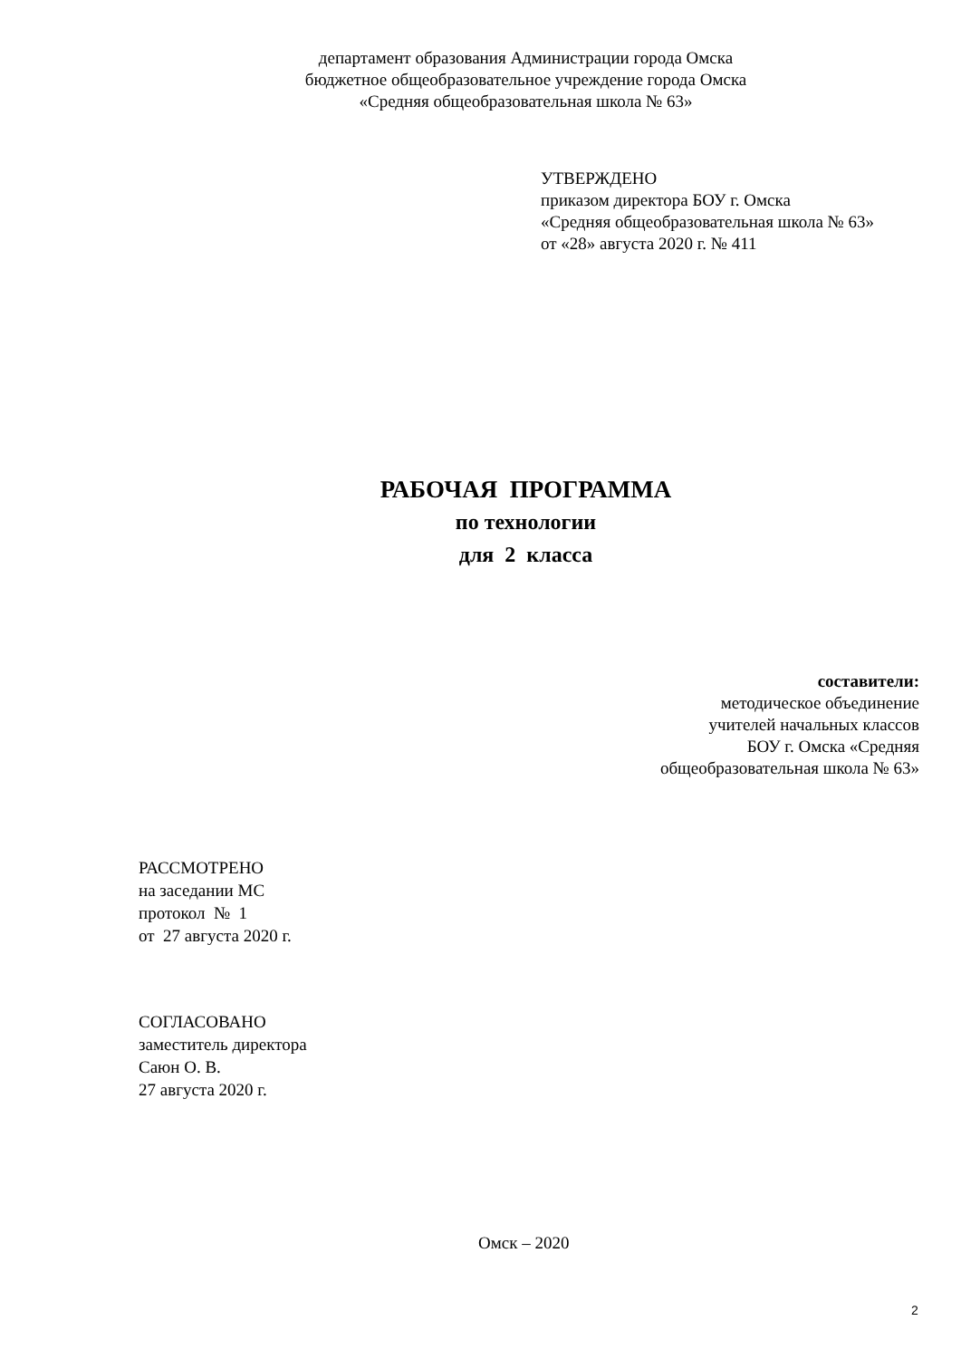департамент образования Администрации города Омска
бюджетное общеобразовательное учреждение города Омска
«Средняя общеобразовательная школа № 63»
УТВЕРЖДЕНО
приказом директора БОУ г. Омска
«Средняя общеобразовательная школа № 63»
от «28» августа 2020 г. № 411
РАБОЧАЯ ПРОГРАММА
по технологии
для 2 класса
составители:
методическое объединение
учителей начальных классов
БОУ г. Омска «Средняя
общеобразовательная школа № 63»
РАССМОТРЕНО
на заседании МС
протокол № 1
от 27 августа 2020 г.
СОГЛАСОВАНО
заместитель директора
Саюн О. В.
27 августа 2020 г.
Омск – 2020
2